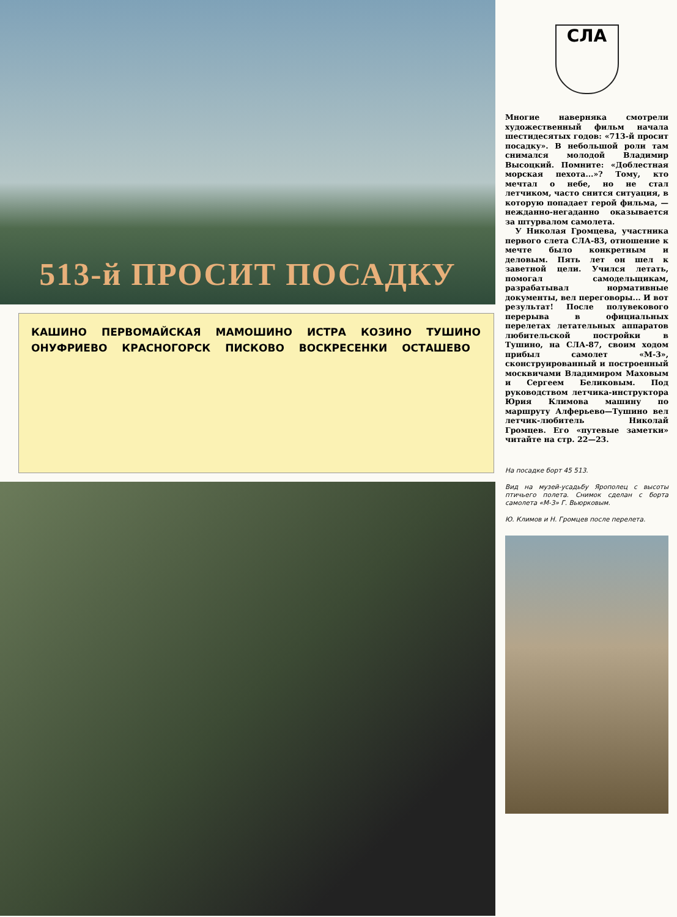513-й ПРОСИТ ПОСАДКУ
КАШИНО ПЕРВОМАЙСКАЯ МАМОШИНО ИСТРА КОЗИНО ТУШИНО ОНУФРИЕВО КРАСНОГОРСК ПИСКОВО ВОСКРЕСЕНКИ ОСТАШЕВО
СЛА
Многие наверняка смотрели художественный фильм начала шестидесятых годов: «713-й просит посадку». В небольшой роли там снимался молодой Владимир Высоцкий. Помните: «Доблестная морская пехота...»? Тому, кто мечтал о небе, но не стал летчиком, часто снится ситуация, в которую попадает герой фильма, — нежданно-негаданно оказывается за штурвалом самолета.
У Николая Громцева, участника первого слета СЛА-83, отношение к мечте было конкретным и деловым. Пять лет он шел к заветной цели. Учился летать, помогал самодельщикам, разрабатывал нормативные документы, вел переговоры... И вот результат! После полувекового перерыва в официальных перелетах летательных аппаратов любительской постройки в Тушино, на СЛА-87, своим ходом прибыл самолет «М-3», сконструированный и построенный москвичами Владимиром Маховым и Сергеем Беликовым. Под руководством летчика-инструктора Юрия Климова машину по маршруту Алферьево—Тушино вел летчик-любитель Николай Громцев. Его «путевые заметки» читайте на стр. 22—23.
На посадке борт 45 513.
Вид на музей-усадьбу Ярополец с высоты птичьего полета. Снимок сделан с борта самолета «М-3» Г. Вьюрковым.
Ю. Климов и Н. Громцев после перелета.